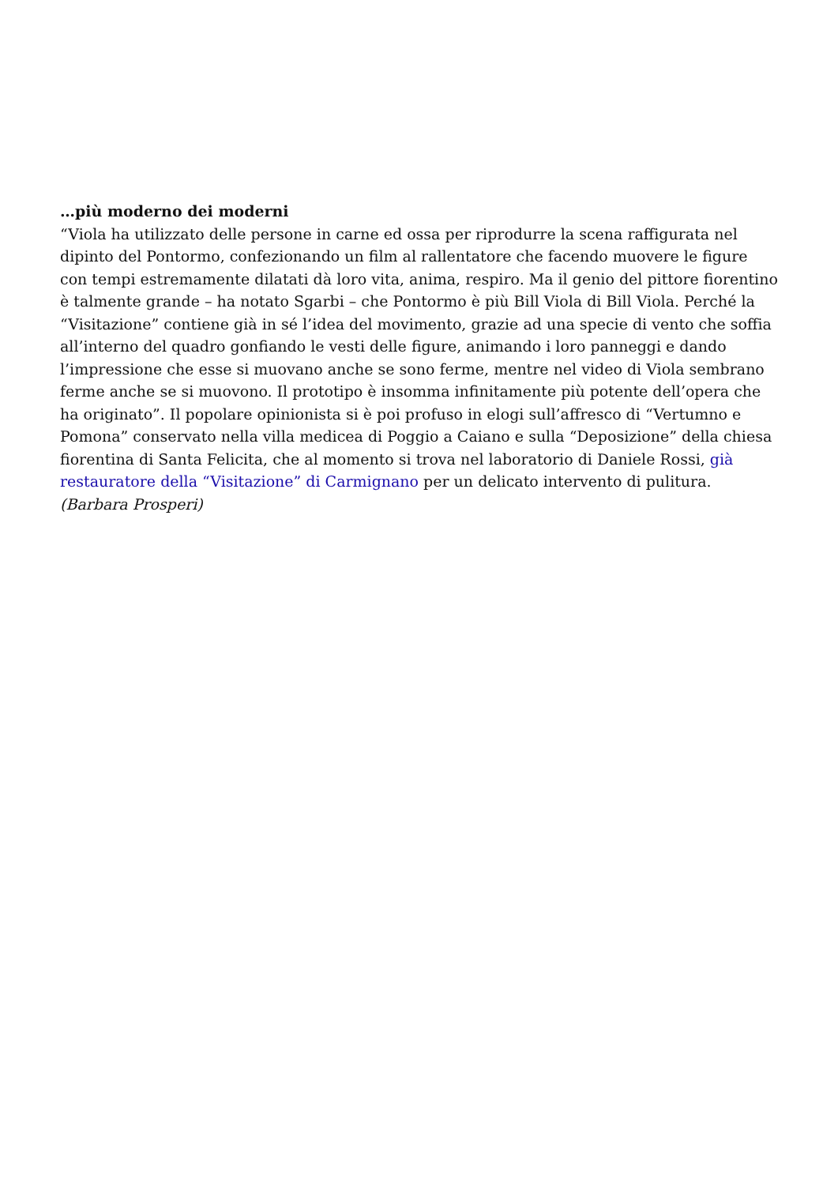…più moderno dei moderni
“Viola ha utilizzato delle persone in carne ed ossa per riprodurre la scena raffigurata nel dipinto del Pontormo, confezionando un film al rallentatore che facendo muovere le figure con tempi estremamente dilatati dà loro vita, anima, respiro. Ma il genio del pittore fiorentino è talmente grande – ha notato Sgarbi – che Pontormo è più Bill Viola di Bill Viola. Perché la “Visitazione” contiene già in sé l’idea del movimento, grazie ad una specie di vento che soffia all’interno del quadro gonfiando le vesti delle figure, animando i loro panneggi e dando l’impressione che esse si muovano anche se sono ferme, mentre nel video di Viola sembrano ferme anche se si muovono. Il prototipo è insomma infinitamente più potente dell’opera che ha originato”. Il popolare opinionista si è poi profuso in elogi sull’affresco di “Vertumno e Pomona” conservato nella villa medicea di Poggio a Caiano e sulla “Deposizione” della chiesa fiorentina di Santa Felicita, che al momento si trova nel laboratorio di Daniele Rossi, già restauratore della “Visitazione” di Carmignano per un delicato intervento di pulitura. (Barbara Prosperi)